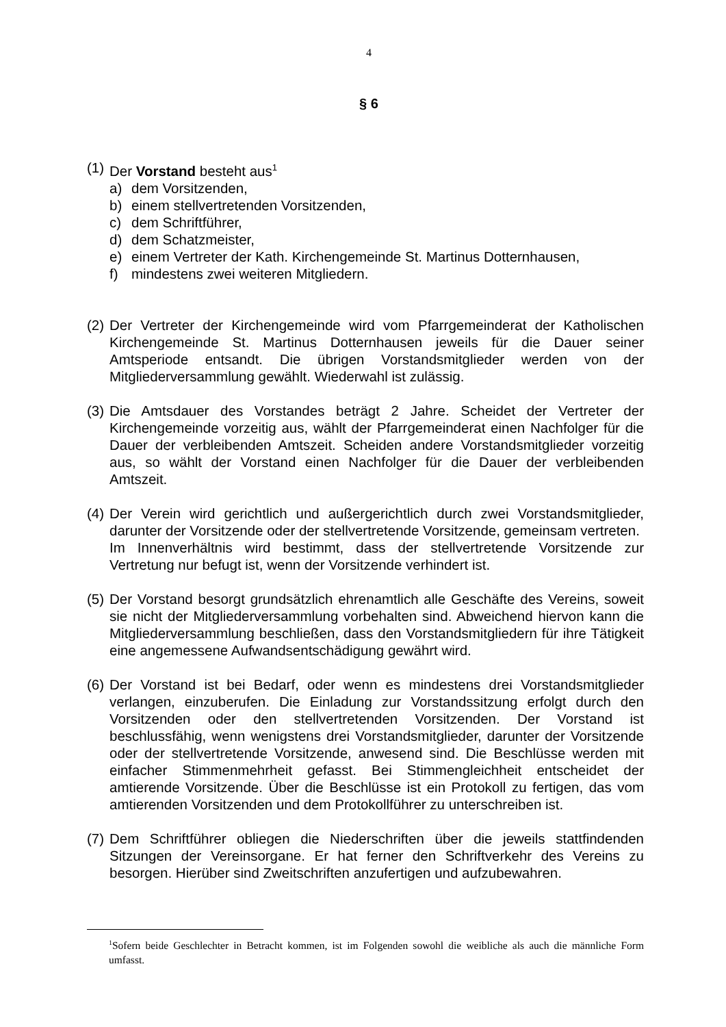4
§ 6
(1)
Der Vorstand besteht aus<sup>1</sup>
a) dem Vorsitzenden,
b) einem stellvertretenden Vorsitzenden,
c) dem Schriftführer,
d) dem Schatzmeister,
e) einem Vertreter der Kath. Kirchengemeinde St. Martinus Dotternhausen,
f) mindestens zwei weiteren Mitgliedern.
(2)
Der Vertreter der Kirchengemeinde wird vom Pfarrgemeinderat der Katholischen Kirchengemeinde St. Martinus Dotternhausen jeweils für die Dauer seiner Amtsperiode entsandt. Die übrigen Vorstandsmitglieder werden von der Mitgliederversammlung gewählt. Wiederwahl ist zulässig.
(3)
Die Amtsdauer des Vorstandes beträgt 2 Jahre. Scheidet der Vertreter der Kirchengemeinde vorzeitig aus, wählt der Pfarrgemeinderat einen Nachfolger für die Dauer der verbleibenden Amtszeit. Scheiden andere Vorstandsmitglieder vorzeitig aus, so wählt der Vorstand einen Nachfolger für die Dauer der verbleibenden Amtszeit.
(4)
Der Verein wird gerichtlich und außergerichtlich durch zwei Vorstandsmitglieder, darunter der Vorsitzende oder der stellvertretende Vorsitzende, gemeinsam vertreten.
Im Innenverhältnis wird bestimmt, dass der stellvertretende Vorsitzende zur Vertretung nur befugt ist, wenn der Vorsitzende verhindert ist.
(5)
Der Vorstand besorgt grundsätzlich ehrenamtlich alle Geschäfte des Vereins, soweit sie nicht der Mitgliederversammlung vorbehalten sind. Abweichend hiervon kann die Mitgliederversammlung beschließen, dass den Vorstandsmitgliedern für ihre Tätigkeit eine angemessene Aufwandsentschädigung gewährt wird.
(6)
Der Vorstand ist bei Bedarf, oder wenn es mindestens drei Vorstandsmitglieder verlangen, einzuberufen. Die Einladung zur Vorstandssitzung erfolgt durch den Vorsitzenden oder den stellvertretenden Vorsitzenden. Der Vorstand ist beschlussfähig, wenn wenigstens drei Vorstandsmitglieder, darunter der Vorsitzende oder der stellvertretende Vorsitzende, anwesend sind. Die Beschlüsse werden mit einfacher Stimmenmehrheit gefasst. Bei Stimmengleichheit entscheidet der amtierende Vorsitzende. Über die Beschlüsse ist ein Protokoll zu fertigen, das vom amtierenden Vorsitzenden und dem Protokollführer zu unterschreiben ist.
(7)
Dem Schriftführer obliegen die Niederschriften über die jeweils stattfindenden Sitzungen der Vereinsorgane. Er hat ferner den Schriftverkehr des Vereins zu besorgen. Hierüber sind Zweitschriften anzufertigen und aufzubewahren.
<sup>1</sup> Sofern beide Geschlechter in Betracht kommen, ist im Folgenden sowohl die weibliche als auch die männliche Form umfasst.